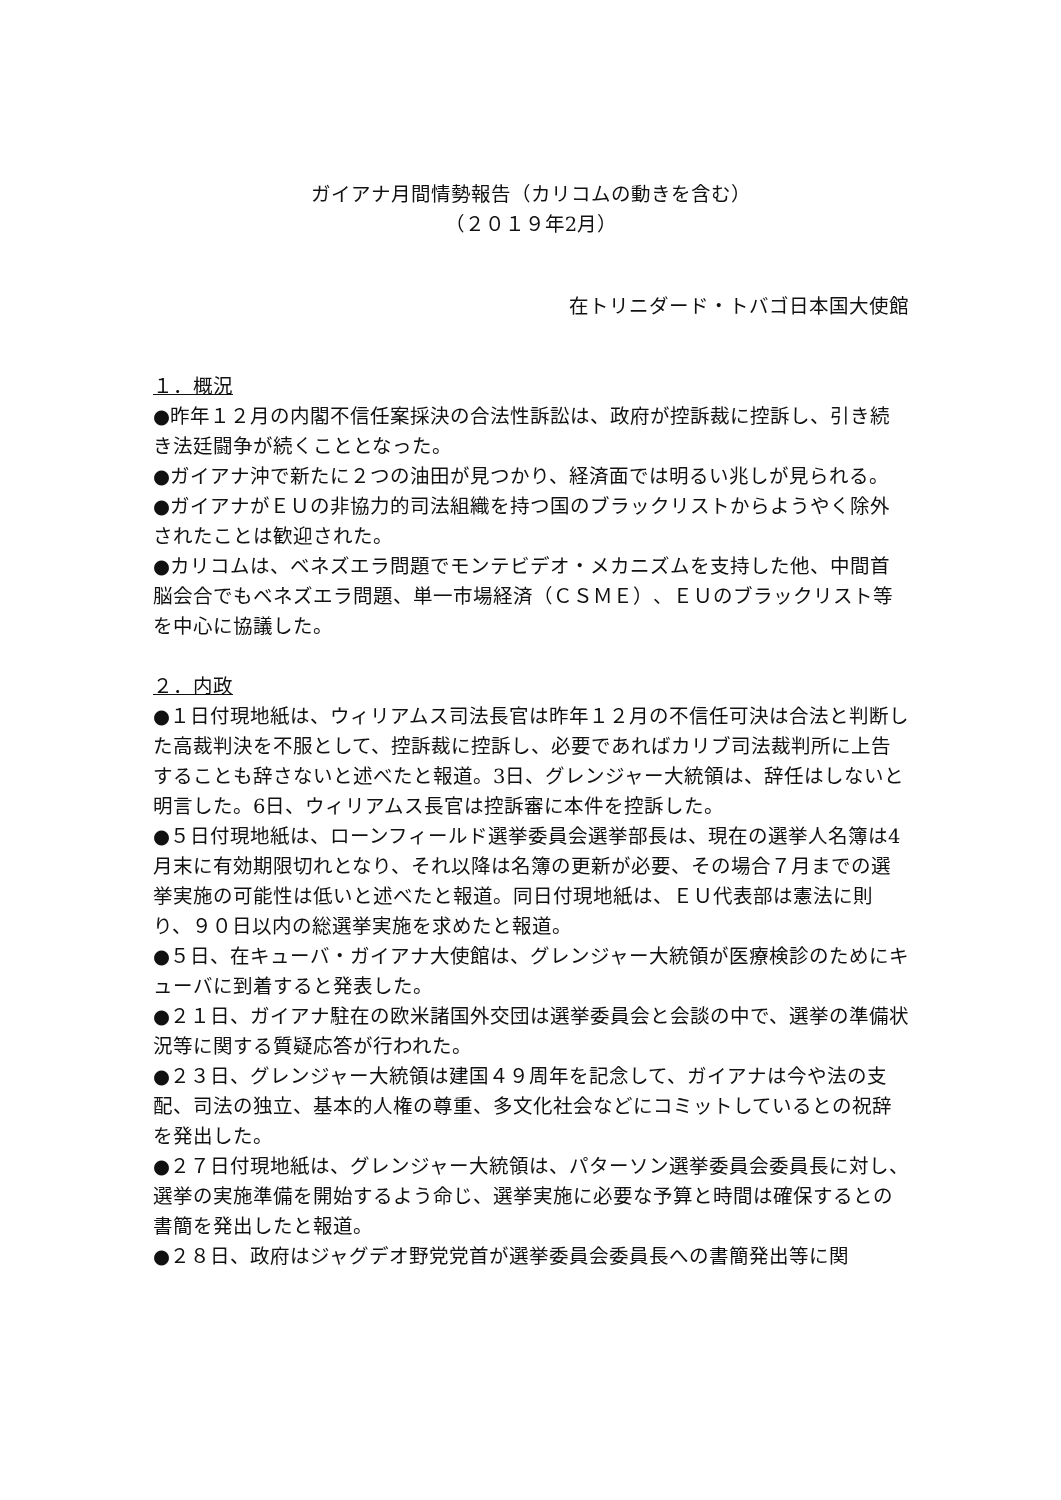ガイアナ月間情勢報告（カリコムの動きを含む）
（２０１９年2月）
在トリニダード・トバゴ日本国大使館
１．概況
●昨年１２月の内閣不信任案採決の合法性訴訟は、政府が控訴裁に控訴し、引き続き法廷闘争が続くこととなった。
●ガイアナ沖で新たに２つの油田が見つかり、経済面では明るい兆しが見られる。
●ガイアナがＥＵの非協力的司法組織を持つ国のブラックリストからようやく除外されたことは歓迎された。
●カリコムは、ベネズエラ問題でモンテビデオ・メカニズムを支持した他、中間首脳会合でもベネズエラ問題、単一市場経済（ＣＳＭＥ）、ＥＵのブラックリスト等を中心に協議した。
２．内政
●１日付現地紙は、ウィリアムス司法長官は昨年１２月の不信任可決は合法と判断した高裁判決を不服として、控訴裁に控訴し、必要であればカリブ司法裁判所に上告することも辞さないと述べたと報道。3日、グレンジャー大統領は、辞任はしないと明言した。6日、ウィリアムス長官は控訴審に本件を控訴した。
●５日付現地紙は、ローンフィールド選挙委員会選挙部長は、現在の選挙人名簿は4月末に有効期限切れとなり、それ以降は名簿の更新が必要、その場合７月までの選挙実施の可能性は低いと述べたと報道。同日付現地紙は、ＥＵ代表部は憲法に則り、９０日以内の総選挙実施を求めたと報道。
●５日、在キューバ・ガイアナ大使館は、グレンジャー大統領が医療検診のためにキューバに到着すると発表した。
●２１日、ガイアナ駐在の欧米諸国外交団は選挙委員会と会談の中で、選挙の準備状況等に関する質疑応答が行われた。
●２３日、グレンジャー大統領は建国４９周年を記念して、ガイアナは今や法の支配、司法の独立、基本的人権の尊重、多文化社会などにコミットしているとの祝辞を発出した。
●２７日付現地紙は、グレンジャー大統領は、パターソン選挙委員会委員長に対し、選挙の実施準備を開始するよう命じ、選挙実施に必要な予算と時間は確保するとの書簡を発出したと報道。
●２８日、政府はジャグデオ野党党首が選挙委員会委員長への書簡発出等に関